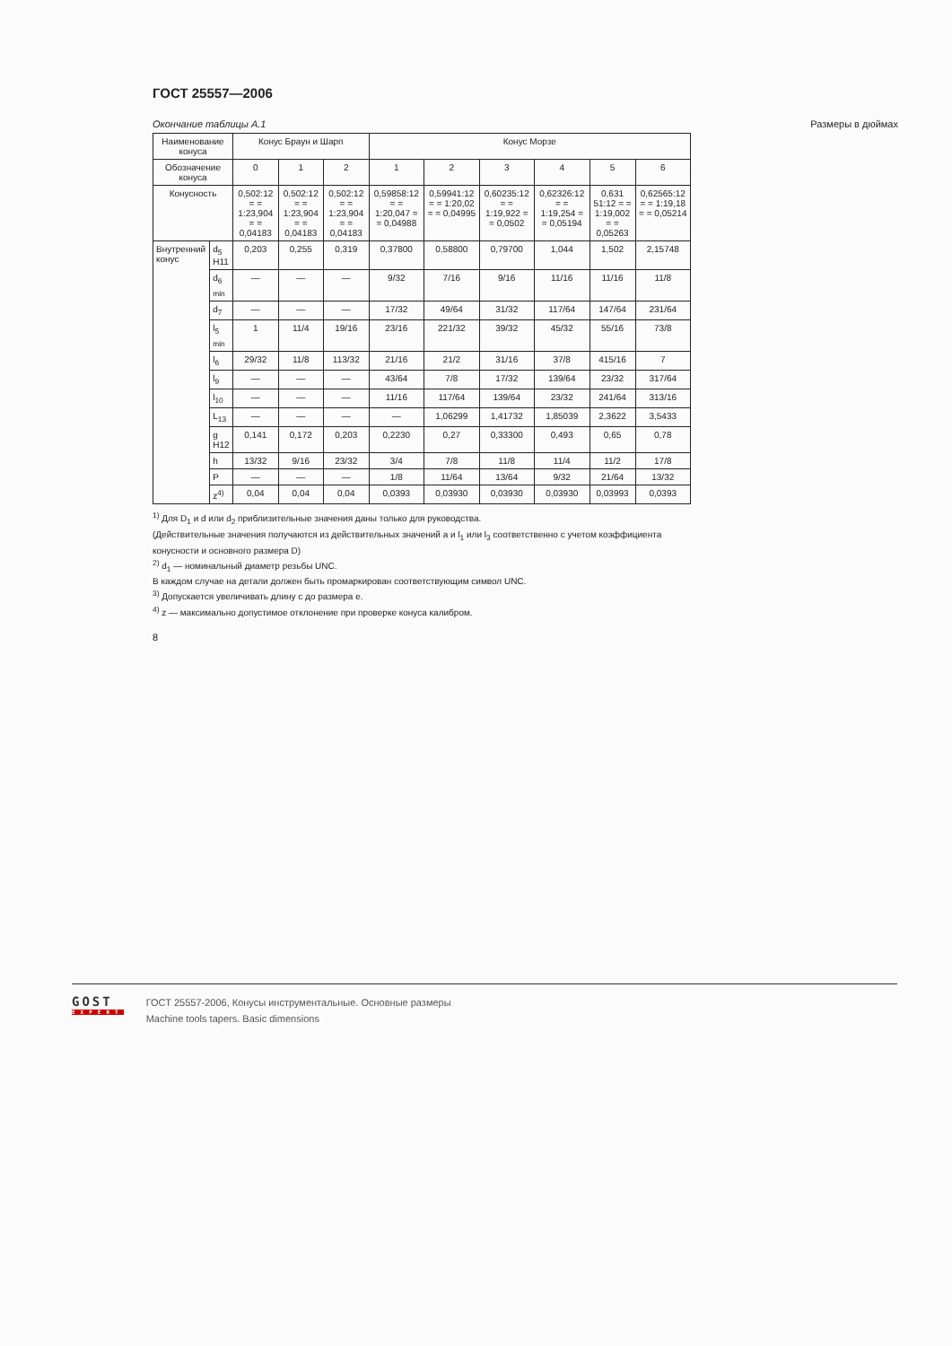ГОСТ 25557—2006
Окончание таблицы А.1 Размеры в дюймах
| Наименование конуса | | Конус Браун и Шарп | | | Конус Морзе | | | | | |
| --- | --- | --- | --- | --- | --- | --- | --- | --- | --- | --- |
| Обозначение конуса | | 0 | 1 | 2 | 1 | 2 | 3 | 4 | 5 | 6 |
| Конусность | | 0,502:12 = = 1:23,904 = = 0,04183 | 0,502:12 = = 1:23,904 = = 0,04183 | 0,502:12 = = 1:23,904 = = 0,04183 | 0,59858:12 = = 1:20,047 = = 0,04988 | 0,59941:12 = = 1:20,02 = = 0,04995 | 0,60235:12 = = 1:19,922 = = 0,0502 | 0,62326:12 = = 1:19,254 = = 0,05194 | 0,631 51:12 = = 1:19,002 = = 0,05263 | 0,62565:12 = = 1:19,18 = = 0,05214 |
| Внутренний конус | d<sub>5</sub> H11 | 0,203 | 0,255 | 0,319 | 0,37800 | 0,58800 | 0,79700 | 1,044 | 1,502 | 2,15748 |
| | d<sub>6 min</sub> | — | — | — | 9/32 | 7/16 | 9/16 | 11/16 | 11/16 | 11/8 |
| | d<sub>7</sub> | — | — | — | 17/32 | 49/64 | 31/32 | 117/64 | 147/64 | 231/64 |
| | l<sub>5 min</sub> | 1 | 11/4 | 19/16 | 23/16 | 221/32 | 39/32 | 45/32 | 55/16 | 73/8 |
| | l<sub>6</sub> | 29/32 | 11/8 | 113/32 | 21/16 | 21/2 | 31/16 | 37/8 | 415/16 | 7 |
| | l<sub>9</sub> | — | — | — | 43/64 | 7/8 | 17/32 | 139/64 | 23/32 | 317/64 |
| | l<sub>10</sub> | — | — | — | 11/16 | 117/64 | 139/64 | 23/32 | 241/64 | 313/16 |
| | L<sub>13</sub> | — | — | — | — | 1,06299 | 1,41732 | 1,85039 | 2,3622 | 3,5433 |
| | g H12 | 0,141 | 0,172 | 0,203 | 0,2230 | 0,27 | 0,33300 | 0,493 | 0,65 | 0,78 |
| | h | 13/32 | 9/16 | 23/32 | 3/4 | 7/8 | 11/8 | 11/4 | 11/2 | 17/8 |
| | P | — | — | — | 1/8 | 11/64 | 13/64 | 9/32 | 21/64 | 13/32 |
| | z<sup>4)</sup> | 0,04 | 0,04 | 0,04 | 0,0393 | 0,03930 | 0,03930 | 0,03930 | 0,03993 | 0,0393 |
<sup>1)</sup> Для D<sub>1</sub> и d или d<sub>2</sub> приблизительные значения даны только для руководства.
(Действительные значения получаются из действительных значений a и l<sub>1</sub> или l<sub>3</sub> соответственно с учетом коэффициента конусности и основного размера D)
<sup>2)</sup> d<sub>1</sub> — номинальный диаметр резьбы UNC.
В каждом случае на детали должен быть промаркирован соответствующим символ UNC.
<sup>3)</sup> Допускается увеличивать длину c до размера e.
<sup>4)</sup> z — максимально допустимое отклонение при проверке конуса калибром.
8
GOST
EXPERT
ГОСТ 25557-2006, Конусы инструментальные. Основные размеры
Machine tools tapers. Basic dimensions